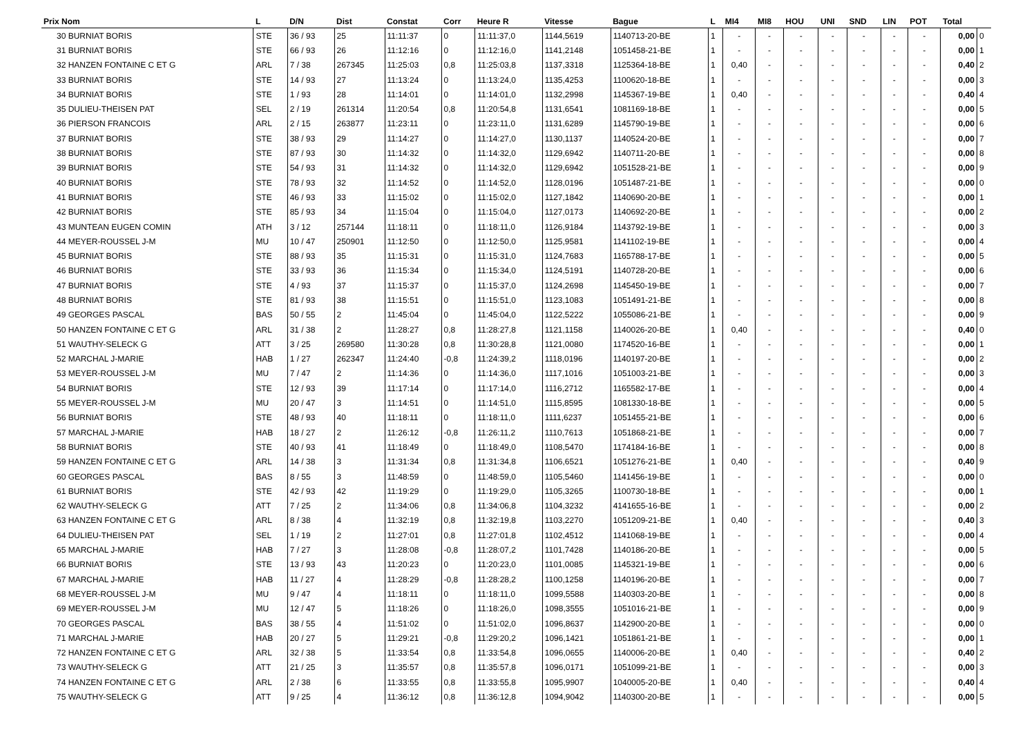| Prix Nom | L | D/N | Dist | Constat | Corr | Heure R | Vitesse | Bague | L | MI4 | MI8 | HOU | UNI | SND | LIN | POT | Total | |
| --- | --- | --- | --- | --- | --- | --- | --- | --- | --- | --- | --- | --- | --- | --- | --- | --- | --- | --- |
| 30 BURNIAT BORIS | STE | 36 / 93 | 25 | 11:11:37 | 0 | 11:11:37,0 | 1144,5619 | 1140713-20-BE | 1 | - | - | - | - | - | - | - | 0,00 | 0 |
| 31 BURNIAT BORIS | STE | 66 / 93 | 26 | 11:12:16 | 0 | 11:12:16,0 | 1141,2148 | 1051458-21-BE | 1 | - | - | - | - | - | - | - | 0,00 | 1 |
| 32 HANZEN FONTAINE C ET G | ARL | 7 / 38 | 267345 | 11:25:03 | 0,8 | 11:25:03,8 | 1137,3318 | 1125364-18-BE | 1 | 0,40 | - | - | - | - | - | - | 0,40 | 2 |
| 33 BURNIAT BORIS | STE | 14 / 93 | 27 | 11:13:24 | 0 | 11:13:24,0 | 1135,4253 | 1100620-18-BE | 1 | - | - | - | - | - | - | - | 0,00 | 3 |
| 34 BURNIAT BORIS | STE | 1 / 93 | 28 | 11:14:01 | 0 | 11:14:01,0 | 1132,2998 | 1145367-19-BE | 1 | 0,40 | - | - | - | - | - | - | 0,40 | 4 |
| 35 DULIEU-THEISEN PAT | SEL | 2 / 19 | 261314 | 11:20:54 | 0,8 | 11:20:54,8 | 1131,6541 | 1081169-18-BE | 1 | - | - | - | - | - | - | - | 0,00 | 5 |
| 36 PIERSON FRANCOIS | ARL | 2 / 15 | 263877 | 11:23:11 | 0 | 11:23:11,0 | 1131,6289 | 1145790-19-BE | 1 | - | - | - | - | - | - | - | 0,00 | 6 |
| 37 BURNIAT BORIS | STE | 38 / 93 | 29 | 11:14:27 | 0 | 11:14:27,0 | 1130,1137 | 1140524-20-BE | 1 | - | - | - | - | - | - | - | 0,00 | 7 |
| 38 BURNIAT BORIS | STE | 87 / 93 | 30 | 11:14:32 | 0 | 11:14:32,0 | 1129,6942 | 1140711-20-BE | 1 | - | - | - | - | - | - | - | 0,00 | 8 |
| 39 BURNIAT BORIS | STE | 54 / 93 | 31 | 11:14:32 | 0 | 11:14:32,0 | 1129,6942 | 1051528-21-BE | 1 | - | - | - | - | - | - | - | 0,00 | 9 |
| 40 BURNIAT BORIS | STE | 78 / 93 | 32 | 11:14:52 | 0 | 11:14:52,0 | 1128,0196 | 1051487-21-BE | 1 | - | - | - | - | - | - | - | 0,00 | 0 |
| 41 BURNIAT BORIS | STE | 46 / 93 | 33 | 11:15:02 | 0 | 11:15:02,0 | 1127,1842 | 1140690-20-BE | 1 | - | - | - | - | - | - | - | 0,00 | 1 |
| 42 BURNIAT BORIS | STE | 85 / 93 | 34 | 11:15:04 | 0 | 11:15:04,0 | 1127,0173 | 1140692-20-BE | 1 | - | - | - | - | - | - | - | 0,00 | 2 |
| 43 MUNTEAN EUGEN COMIN | ATH | 3 / 12 | 257144 | 11:18:11 | 0 | 11:18:11,0 | 1126,9184 | 1143792-19-BE | 1 | - | - | - | - | - | - | - | 0,00 | 3 |
| 44 MEYER-ROUSSEL J-M | MU | 10 / 47 | 250901 | 11:12:50 | 0 | 11:12:50,0 | 1125,9581 | 1141102-19-BE | 1 | - | - | - | - | - | - | - | 0,00 | 4 |
| 45 BURNIAT BORIS | STE | 88 / 93 | 35 | 11:15:31 | 0 | 11:15:31,0 | 1124,7683 | 1165788-17-BE | 1 | - | - | - | - | - | - | - | 0,00 | 5 |
| 46 BURNIAT BORIS | STE | 33 / 93 | 36 | 11:15:34 | 0 | 11:15:34,0 | 1124,5191 | 1140728-20-BE | 1 | - | - | - | - | - | - | - | 0,00 | 6 |
| 47 BURNIAT BORIS | STE | 4 / 93 | 37 | 11:15:37 | 0 | 11:15:37,0 | 1124,2698 | 1145450-19-BE | 1 | - | - | - | - | - | - | - | 0,00 | 7 |
| 48 BURNIAT BORIS | STE | 81 / 93 | 38 | 11:15:51 | 0 | 11:15:51,0 | 1123,1083 | 1051491-21-BE | 1 | - | - | - | - | - | - | - | 0,00 | 8 |
| 49 GEORGES PASCAL | BAS | 50 / 55 | 2 | 11:45:04 | 0 | 11:45:04,0 | 1122,5222 | 1055086-21-BE | 1 | - | - | - | - | - | - | - | 0,00 | 9 |
| 50 HANZEN FONTAINE C ET G | ARL | 31 / 38 | 2 | 11:28:27 | 0,8 | 11:28:27,8 | 1121,1158 | 1140026-20-BE | 1 | 0,40 | - | - | - | - | - | - | 0,40 | 0 |
| 51 WAUTHY-SELECK G | ATT | 3 / 25 | 269580 | 11:30:28 | 0,8 | 11:30:28,8 | 1121,0080 | 1174520-16-BE | 1 | - | - | - | - | - | - | - | 0,00 | 1 |
| 52 MARCHAL J-MARIE | HAB | 1 / 27 | 262347 | 11:24:40 | -0,8 | 11:24:39,2 | 1118,0196 | 1140197-20-BE | 1 | - | - | - | - | - | - | - | 0,00 | 2 |
| 53 MEYER-ROUSSEL J-M | MU | 7 / 47 | 2 | 11:14:36 | 0 | 11:14:36,0 | 1117,1016 | 1051003-21-BE | 1 | - | - | - | - | - | - | - | 0,00 | 3 |
| 54 BURNIAT BORIS | STE | 12 / 93 | 39 | 11:17:14 | 0 | 11:17:14,0 | 1116,2712 | 1165582-17-BE | 1 | - | - | - | - | - | - | - | 0,00 | 4 |
| 55 MEYER-ROUSSEL J-M | MU | 20 / 47 | 3 | 11:14:51 | 0 | 11:14:51,0 | 1115,8595 | 1081330-18-BE | 1 | - | - | - | - | - | - | - | 0,00 | 5 |
| 56 BURNIAT BORIS | STE | 48 / 93 | 40 | 11:18:11 | 0 | 11:18:11,0 | 1111,6237 | 1051455-21-BE | 1 | - | - | - | - | - | - | - | 0,00 | 6 |
| 57 MARCHAL J-MARIE | HAB | 18 / 27 | 2 | 11:26:12 | -0,8 | 11:26:11,2 | 1110,7613 | 1051868-21-BE | 1 | - | - | - | - | - | - | - | 0,00 | 7 |
| 58 BURNIAT BORIS | STE | 40 / 93 | 41 | 11:18:49 | 0 | 11:18:49,0 | 1108,5470 | 1174184-16-BE | 1 | - | - | - | - | - | - | - | 0,00 | 8 |
| 59 HANZEN FONTAINE C ET G | ARL | 14 / 38 | 3 | 11:31:34 | 0,8 | 11:31:34,8 | 1106,6521 | 1051276-21-BE | 1 | 0,40 | - | - | - | - | - | - | 0,40 | 9 |
| 60 GEORGES PASCAL | BAS | 8 / 55 | 3 | 11:48:59 | 0 | 11:48:59,0 | 1105,5460 | 1141456-19-BE | 1 | - | - | - | - | - | - | - | 0,00 | 0 |
| 61 BURNIAT BORIS | STE | 42 / 93 | 42 | 11:19:29 | 0 | 11:19:29,0 | 1105,3265 | 1100730-18-BE | 1 | - | - | - | - | - | - | - | 0,00 | 1 |
| 62 WAUTHY-SELECK G | ATT | 7 / 25 | 2 | 11:34:06 | 0,8 | 11:34:06,8 | 1104,3232 | 4141655-16-BE | 1 | - | - | - | - | - | - | - | 0,00 | 2 |
| 63 HANZEN FONTAINE C ET G | ARL | 8 / 38 | 4 | 11:32:19 | 0,8 | 11:32:19,8 | 1103,2270 | 1051209-21-BE | 1 | 0,40 | - | - | - | - | - | - | 0,40 | 3 |
| 64 DULIEU-THEISEN PAT | SEL | 1 / 19 | 2 | 11:27:01 | 0,8 | 11:27:01,8 | 1102,4512 | 1141068-19-BE | 1 | - | - | - | - | - | - | - | 0,00 | 4 |
| 65 MARCHAL J-MARIE | HAB | 7 / 27 | 3 | 11:28:08 | -0,8 | 11:28:07,2 | 1101,7428 | 1140186-20-BE | 1 | - | - | - | - | - | - | - | 0,00 | 5 |
| 66 BURNIAT BORIS | STE | 13 / 93 | 43 | 11:20:23 | 0 | 11:20:23,0 | 1101,0085 | 1145321-19-BE | 1 | - | - | - | - | - | - | - | 0,00 | 6 |
| 67 MARCHAL J-MARIE | HAB | 11 / 27 | 4 | 11:28:29 | -0,8 | 11:28:28,2 | 1100,1258 | 1140196-20-BE | 1 | - | - | - | - | - | - | - | 0,00 | 7 |
| 68 MEYER-ROUSSEL J-M | MU | 9 / 47 | 4 | 11:18:11 | 0 | 11:18:11,0 | 1099,5588 | 1140303-20-BE | 1 | - | - | - | - | - | - | - | 0,00 | 8 |
| 69 MEYER-ROUSSEL J-M | MU | 12 / 47 | 5 | 11:18:26 | 0 | 11:18:26,0 | 1098,3555 | 1051016-21-BE | 1 | - | - | - | - | - | - | - | 0,00 | 9 |
| 70 GEORGES PASCAL | BAS | 38 / 55 | 4 | 11:51:02 | 0 | 11:51:02,0 | 1096,8637 | 1142900-20-BE | 1 | - | - | - | - | - | - | - | 0,00 | 0 |
| 71 MARCHAL J-MARIE | HAB | 20 / 27 | 5 | 11:29:21 | -0,8 | 11:29:20,2 | 1096,1421 | 1051861-21-BE | 1 | - | - | - | - | - | - | - | 0,00 | 1 |
| 72 HANZEN FONTAINE C ET G | ARL | 32 / 38 | 5 | 11:33:54 | 0,8 | 11:33:54,8 | 1096,0655 | 1140006-20-BE | 1 | 0,40 | - | - | - | - | - | - | 0,40 | 2 |
| 73 WAUTHY-SELECK G | ATT | 21 / 25 | 3 | 11:35:57 | 0,8 | 11:35:57,8 | 1096,0171 | 1051099-21-BE | 1 | - | - | - | - | - | - | - | 0,00 | 3 |
| 74 HANZEN FONTAINE C ET G | ARL | 2 / 38 | 6 | 11:33:55 | 0,8 | 11:33:55,8 | 1095,9907 | 1040005-20-BE | 1 | 0,40 | - | - | - | - | - | - | 0,40 | 4 |
| 75 WAUTHY-SELECK G | ATT | 9 / 25 | 4 | 11:36:12 | 0,8 | 11:36:12,8 | 1094,9042 | 1140300-20-BE | 1 | - | - | - | - | - | - | - | 0,00 | 5 |